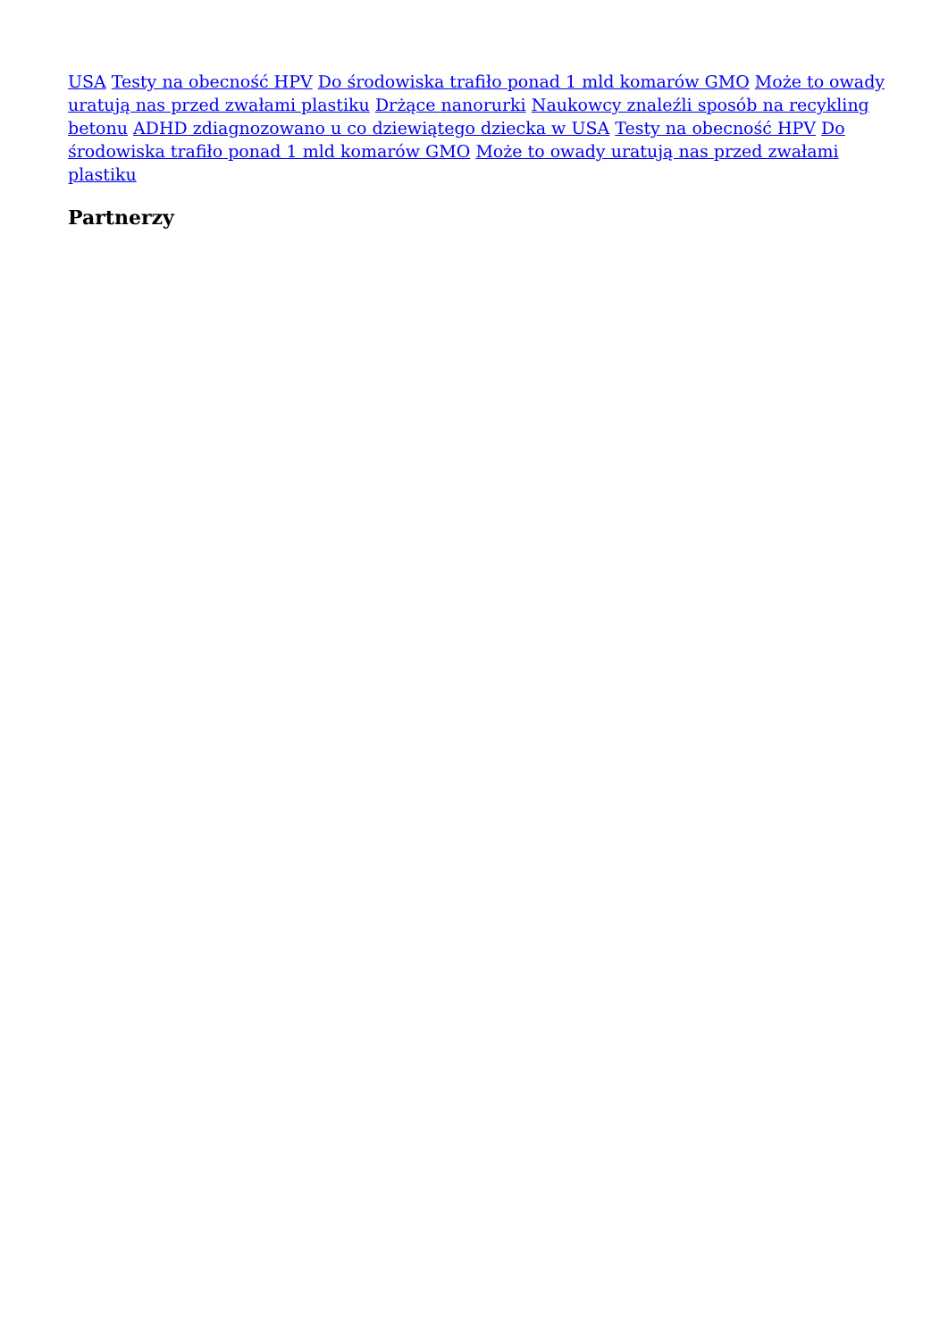USA Testy na obecność HPV Do środowiska trafiło ponad 1 mld komarów GMO Może to owady uratują nas przed zwałami plastiku Drżące nanorurki Naukowcy znaleźli sposób na recykling betonu ADHD zdiagnozowano u co dziewiątego dziecka w USA Testy na obecność HPV Do środowiska trafiło ponad 1 mld komarów GMO Może to owady uratują nas przed zwałami plastiku
Partnerzy